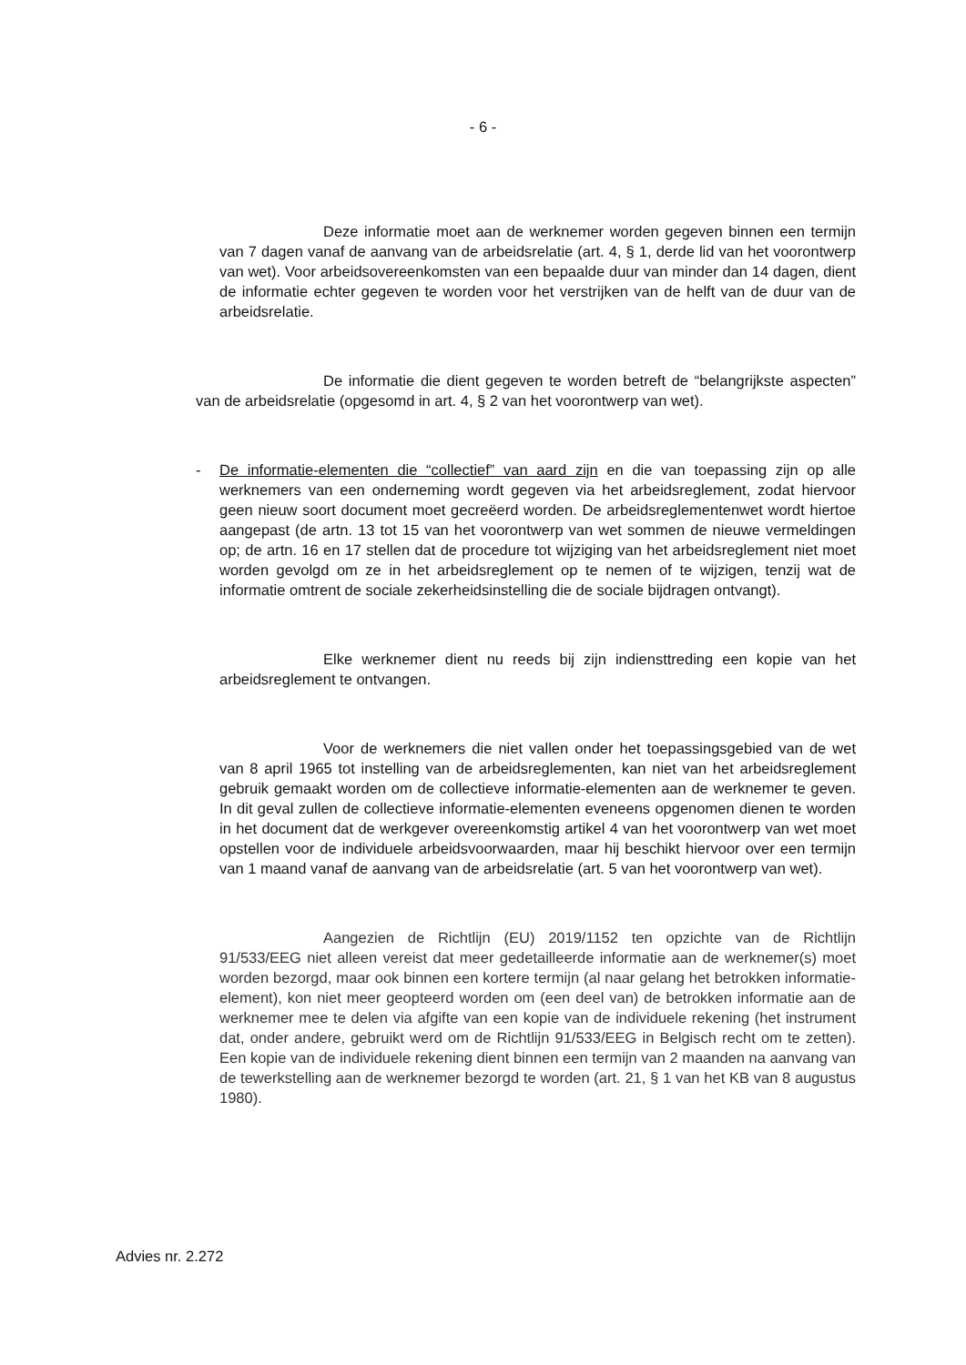- 6 -
Deze informatie moet aan de werknemer worden gegeven binnen een termijn van 7 dagen vanaf de aanvang van de arbeidsrelatie (art. 4, § 1, derde lid van het voorontwerp van wet). Voor arbeidsovereenkomsten van een bepaalde duur van minder dan 14 dagen, dient de informatie echter gegeven te worden voor het verstrijken van de helft van de duur van de arbeidsrelatie.
De informatie die dient gegeven te worden betreft de “belangrijkste aspecten” van de arbeidsrelatie (opgesomd in art. 4, § 2 van het voorontwerp van wet).
- De informatie-elementen die “collectief” van aard zijn en die van toepassing zijn op alle werknemers van een onderneming wordt gegeven via het arbeidsregle­ment, zodat hiervoor geen nieuw soort document moet gecreëerd worden. De arbeidsreglementenwet wordt hiertoe aangepast (de artn. 13 tot 15 van het voor­ontwerp van wet sommen de nieuwe vermeldingen op; de artn. 16 en 17 stellen dat de procedure tot wijziging van het arbeidsreglement niet moet worden ge­volgd om ze in het arbeidsreglement op te nemen of te wijzigen, tenzij wat de informatie omtrent de sociale zekerheidsinstelling die de sociale bijdragen ont­vangt).
Elke werknemer dient nu reeds bij zijn indiensttreding een kopie van het arbeidsreglement te ontvangen.
Voor de werknemers die niet vallen onder het toepassingsgebied van de wet van 8 april 1965 tot instelling van de arbeidsreglementen, kan niet van het arbeidsreglement gebruik gemaakt worden om de collectieve informatie-elementen aan de werknemer te geven. In dit geval zullen de collectieve infor­matie-elementen eveneens opgenomen dienen te worden in het document dat de werkgever overeenkomstig artikel 4 van het voorontwerp van wet moet opstel­len voor de individuele arbeidsvoorwaarden, maar hij beschikt hiervoor over een termijn van 1 maand vanaf de aanvang van de arbeidsrelatie (art. 5 van het voor­ontwerp van wet).
Aangezien de Richtlijn (EU) 2019/1152 ten opzichte van de Richtlijn 91/533/EEG niet alleen vereist dat meer gedetailleerde informatie aan de werk­nemer(s) moet worden bezorgd, maar ook binnen een kortere termijn (al naar gelang het betrokken informatie-element), kon niet meer geopteerd worden om (een deel van) de betrokken informatie aan de werknemer mee te delen via afgifte van een kopie van de individuele rekening (het instrument dat, onder andere, gebruikt werd om de Richtlijn 91/533/EEG in Belgisch recht om te zetten). Een kopie van de individuele rekening dient binnen een termijn van 2 maanden na aanvang van de tewerkstelling aan de werknemer bezorgd te worden (art. 21, § 1 van het KB van 8 augustus 1980).
Advies nr. 2.272